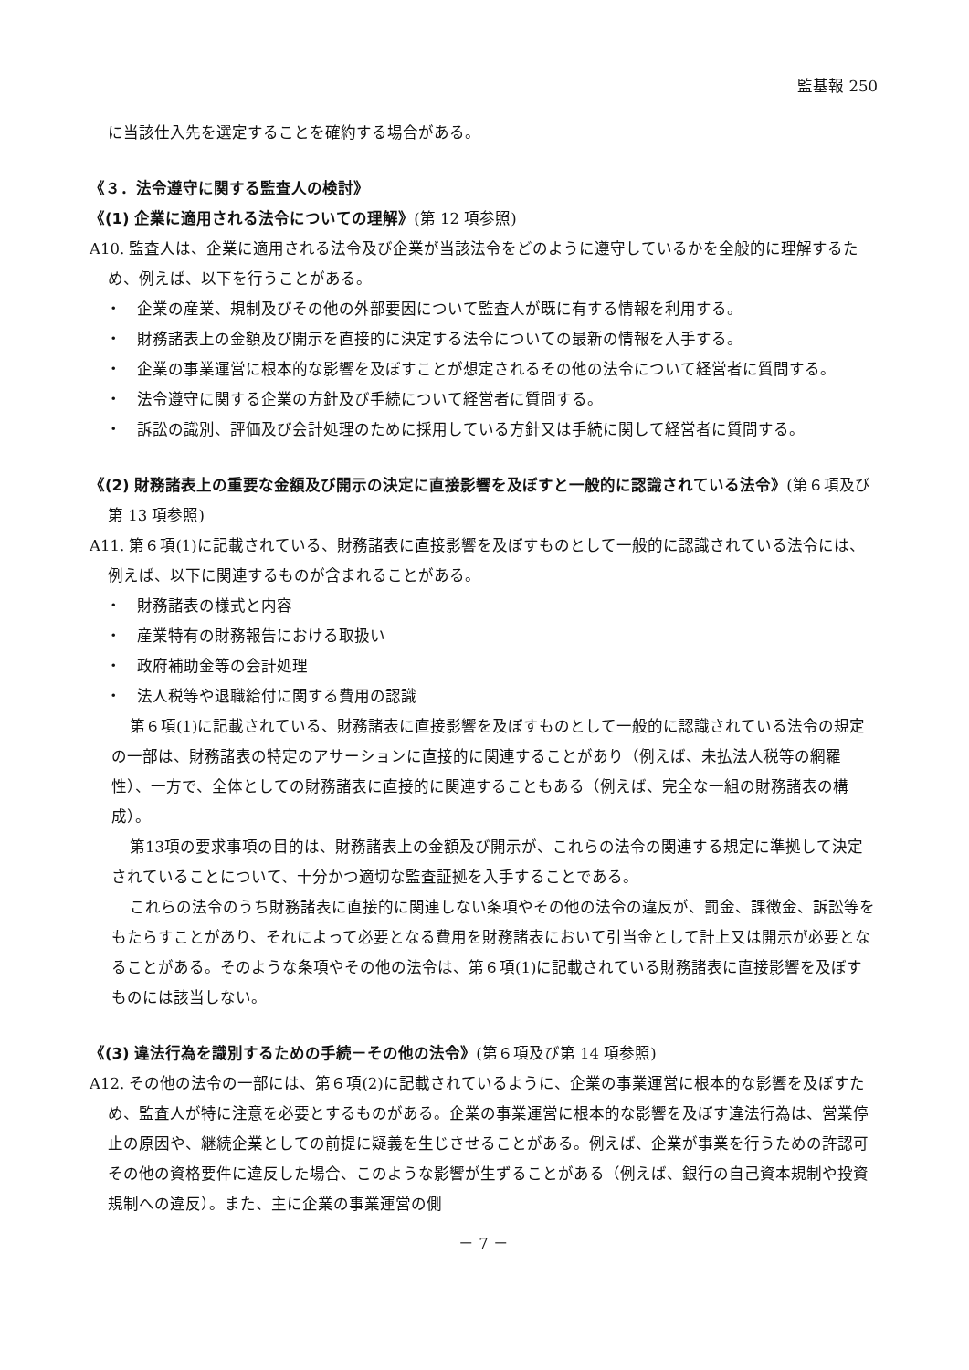監基報 250
に当該仕入先を選定することを確約する場合がある。
《３．法令遵守に関する監査人の検討》
《(1) 企業に適用される法令についての理解》(第 12 項参照)
A10. 監査人は、企業に適用される法令及び企業が当該法令をどのように遵守しているかを全般的に理解するため、例えば、以下を行うことがある。
・　企業の産業、規制及びその他の外部要因について監査人が既に有する情報を利用する。
・　財務諸表上の金額及び開示を直接的に決定する法令についての最新の情報を入手する。
・　企業の事業運営に根本的な影響を及ぼすことが想定されるその他の法令について経営者に質問する。
・　法令遵守に関する企業の方針及び手続について経営者に質問する。
・　訴訟の識別、評価及び会計処理のために採用している方針又は手続に関して経営者に質問する。
《(2) 財務諸表上の重要な金額及び開示の決定に直接影響を及ぼすと一般的に認識されている法令》(第６項及び第 13 項参照)
A11. 第６項(1)に記載されている、財務諸表に直接影響を及ぼすものとして一般的に認識されている法令には、例えば、以下に関連するものが含まれることがある。
・　財務諸表の様式と内容
・　産業特有の財務報告における取扱い
・　政府補助金等の会計処理
・　法人税等や退職給付に関する費用の認識
第６項(1)に記載されている、財務諸表に直接影響を及ぼすものとして一般的に認識されている法令の規定の一部は、財務諸表の特定のアサーションに直接的に関連することがあり（例えば、未払法人税等の網羅性）、一方で、全体としての財務諸表に直接的に関連することもある（例えば、完全な一組の財務諸表の構成）。
第13項の要求事項の目的は、財務諸表上の金額及び開示が、これらの法令の関連する規定に準拠して決定されていることについて、十分かつ適切な監査証拠を入手することである。
これらの法令のうち財務諸表に直接的に関連しない条項やその他の法令の違反が、罰金、課徴金、訴訟等をもたらすことがあり、それによって必要となる費用を財務諸表において引当金として計上又は開示が必要となることがある。そのような条項やその他の法令は、第６項(1)に記載されている財務諸表に直接影響を及ぼすものには該当しない。
《(3) 違法行為を識別するための手続－その他の法令》(第６項及び第 14 項参照)
A12. その他の法令の一部には、第６項(2)に記載されているように、企業の事業運営に根本的な影響を及ぼすため、監査人が特に注意を必要とするものがある。企業の事業運営に根本的な影響を及ぼす違法行為は、営業停止の原因や、継続企業としての前提に疑義を生じさせることがある。例えば、企業が事業を行うための許認可その他の資格要件に違反した場合、このような影響が生ずることがある（例えば、銀行の自己資本規制や投資規制への違反）。また、主に企業の事業運営の側
－ 7 －